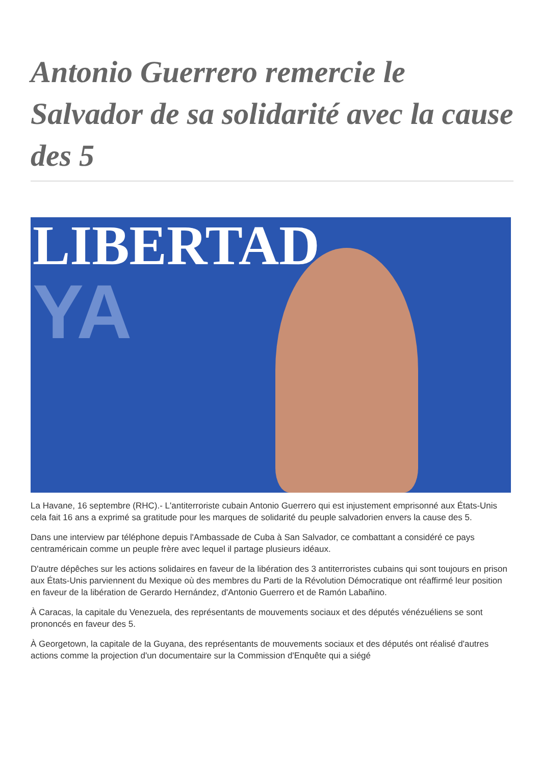Antonio Guerrero remercie le Salvador de sa solidarité avec la cause des 5
LIBERTAD
YA
La Havane, 16 septembre (RHC).- L'antiterroriste cubain Antonio Guerrero qui est injustement emprisonné aux États-Unis cela fait 16 ans a exprimé sa gratitude pour les marques de solidarité du peuple salvadorien envers la cause des 5.
Dans une interview par téléphone depuis l'Ambassade de Cuba à San Salvador, ce combattant a considéré ce pays centraméricain comme un peuple frère avec lequel il partage plusieurs idéaux.
D'autre dépêches sur les actions solidaires en faveur de la libération des 3 antiterroristes cubains qui sont toujours en prison aux États-Unis parviennent du Mexique où des membres du Parti de la Révolution Démocratique ont réaffirmé leur position en faveur de la libération de Gerardo Hernández, d'Antonio Guerrero et de Ramón Labañino.
À Caracas, la capitale du Venezuela, des représentants de mouvements sociaux et des députés vénézuéliens se sont prononcés en faveur des 5.
À Georgetown, la capitale de la Guyana, des représentants de mouvements sociaux et des députés ont réalisé d'autres actions comme la projection d'un documentaire sur la Commission d'Enquête qui a siégé